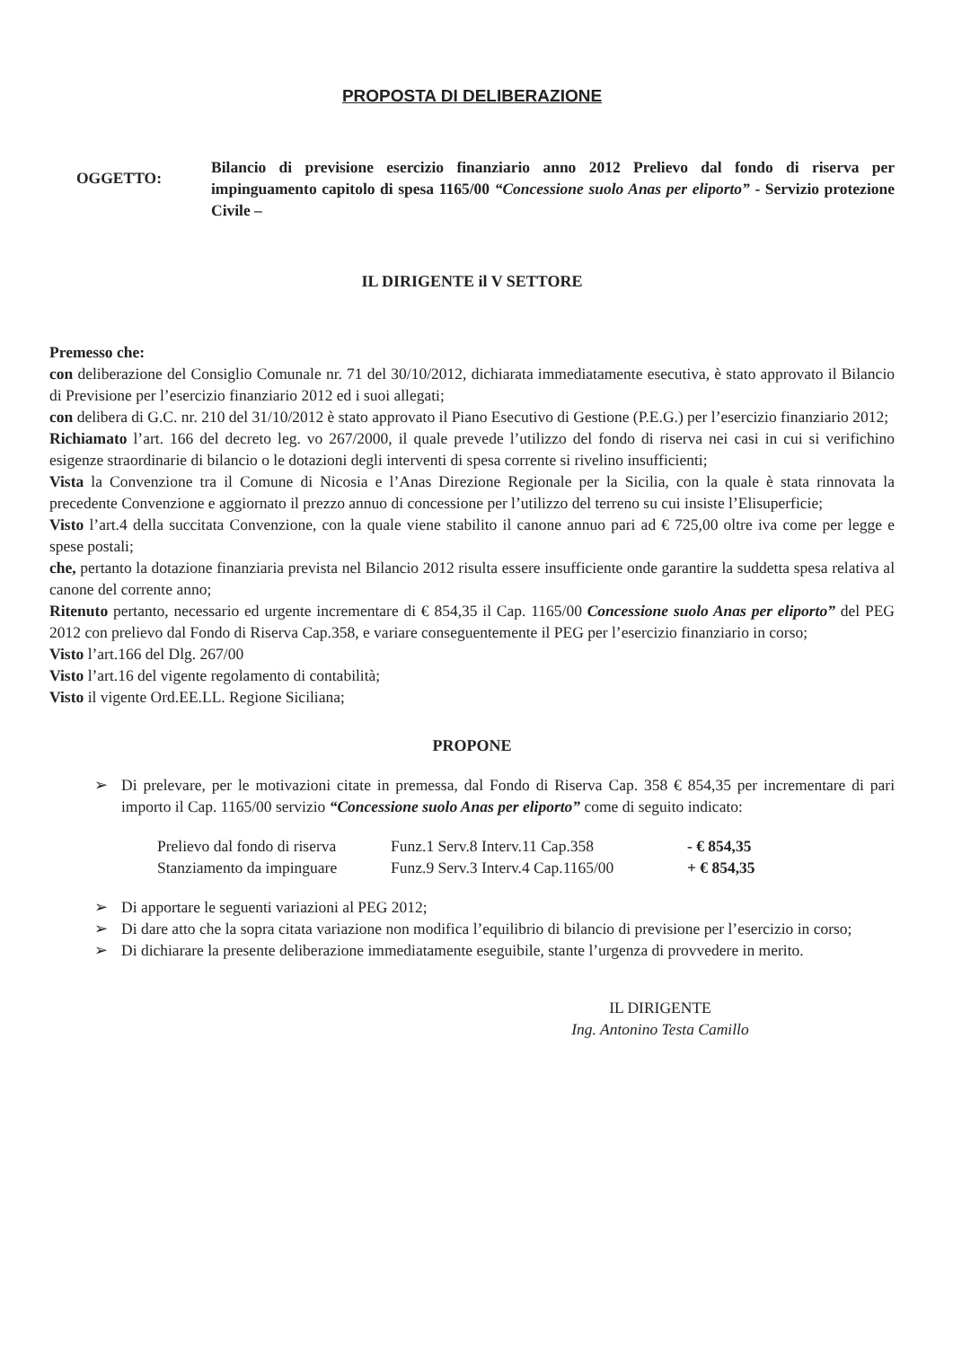PROPOSTA DI DELIBERAZIONE
OGGETTO:
Bilancio di previsione esercizio finanziario anno 2012 Prelievo dal fondo di riserva per impinguamento capitolo di spesa 1165/00 “Concessione suolo Anas per eliporto” - Servizio protezione Civile –
IL DIRIGENTE il V SETTORE
Premesso che:
con deliberazione del Consiglio Comunale nr. 71 del 30/10/2012, dichiarata immediatamente esecutiva, è stato approvato il Bilancio di Previsione per l’esercizio finanziario 2012 ed i suoi allegati;
con delibera di G.C. nr. 210 del 31/10/2012 è stato approvato il Piano Esecutivo di Gestione (P.E.G.) per l’esercizio finanziario 2012;
Richiamato l’art. 166 del decreto leg. vo 267/2000, il quale prevede l’utilizzo del fondo di riserva nei casi in cui si verifichino esigenze straordinarie di bilancio o le dotazioni degli interventi di spesa corrente si rivelino insufficienti;
Vista la Convenzione tra il Comune di Nicosia e l’Anas Direzione Regionale per la Sicilia, con la quale è stata rinnovata la precedente Convenzione e aggiornato il prezzo annuo di concessione per l’utilizzo del terreno su cui insiste l’Elisuperficie;
Visto l’art.4 della succitata Convenzione, con la quale viene stabilito il canone annuo pari ad € 725,00 oltre iva come per legge e spese postali;
che, pertanto la dotazione finanziaria prevista nel Bilancio 2012 risulta essere insufficiente onde garantire la suddetta spesa relativa al canone del corrente anno;
Ritenuto pertanto, necessario ed urgente incrementare di € 854,35 il Cap. 1165/00 Concessione suolo Anas per eliporto” del PEG 2012 con prelievo dal Fondo di Riserva Cap.358, e variare conseguentemente il PEG per l’esercizio finanziario in corso;
Visto l’art.166 del Dlg. 267/00
Visto l’art.16 del vigente regolamento di contabilità;
Visto il vigente Ord.EE.LL. Regione Siciliana;
PROPONE
➢ Di prelevare, per le motivazioni citate in premessa, dal Fondo di Riserva Cap. 358 € 854,35 per incrementare di pari importo il Cap. 1165/00 servizio “Concessione suolo Anas per eliporto” come di seguito indicato:
Prelievo dal fondo di riserva Funz.1 Serv.8 Interv.11 Cap.358 - € 854,35
Stanziamento da impinguare Funz.9 Serv.3 Interv.4 Cap.1165/00 + € 854,35
➢ Di apportare le seguenti variazioni al PEG 2012;
➢ Di dare atto che la sopra citata variazione non modifica l’equilibrio di bilancio di previsione per l’esercizio in corso;
➢ Di dichiarare la presente deliberazione immediatamente eseguibile, stante l’urgenza di provvedere in merito.
IL DIRIGENTE
Ing. Antonino Testa Camillo